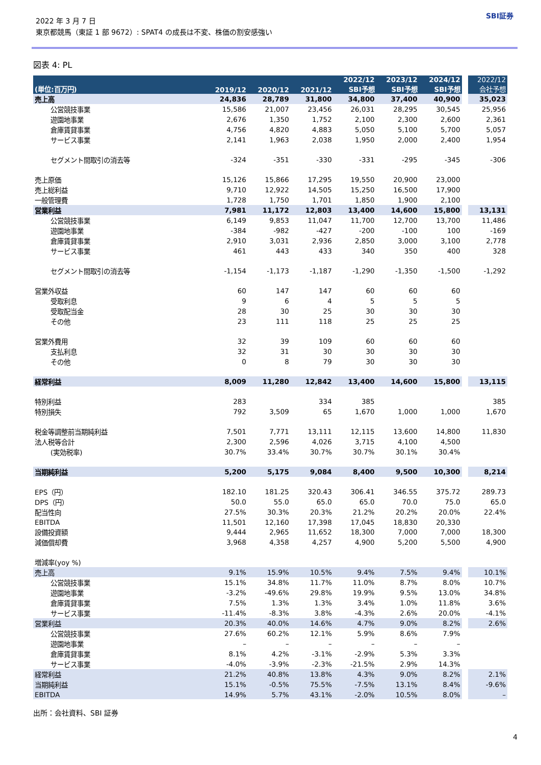2022 年 3 月 7 日
東京都競馬（東証 1 部 9672）: SPAT4 の成長は不変、株価の割安感強い
SBI証券
図表 4: PL
| (単位:百万円) | 2019/12 | 2020/12 | 2021/12 | 2022/12 SBI予想 | 2023/12 SBI予想 | 2024/12 SBI予想 | | 2022/12 会社予想 |
| --- | --- | --- | --- | --- | --- | --- | --- | --- |
| 売上高 | 24,836 | 28,789 | 31,800 | 34,800 | 37,400 | 40,900 | | 35,023 |
| 公営競技事業 | 15,586 | 21,007 | 23,456 | 26,031 | 28,295 | 30,545 | | 25,956 |
| 遊園地事業 | 2,676 | 1,350 | 1,752 | 2,100 | 2,300 | 2,600 | | 2,361 |
| 倉庫賃貸事業 | 4,756 | 4,820 | 4,883 | 5,050 | 5,100 | 5,700 | | 5,057 |
| サービス事業 | 2,141 | 1,963 | 2,038 | 1,950 | 2,000 | 2,400 | | 1,954 |
| セグメント間取引の消去等 | -324 | -351 | -330 | -331 | -295 | -345 | | -306 |
| 売上原価 | 15,126 | 15,866 | 17,295 | 19,550 | 20,900 | 23,000 | | |
| 売上総利益 | 9,710 | 12,922 | 14,505 | 15,250 | 16,500 | 17,900 | | |
| 一般管理費 | 1,728 | 1,750 | 1,701 | 1,850 | 1,900 | 2,100 | | |
| 営業利益 | 7,981 | 11,172 | 12,803 | 13,400 | 14,600 | 15,800 | | 13,131 |
| 公営競技事業 | 6,149 | 9,853 | 11,047 | 11,700 | 12,700 | 13,700 | | 11,486 |
| 遊園地事業 | -384 | -982 | -427 | -200 | -100 | 100 | | -169 |
| 倉庫賃貸事業 | 2,910 | 3,031 | 2,936 | 2,850 | 3,000 | 3,100 | | 2,778 |
| サービス事業 | 461 | 443 | 433 | 340 | 350 | 400 | | 328 |
| セグメント間取引の消去等 | -1,154 | -1,173 | -1,187 | -1,290 | -1,350 | -1,500 | | -1,292 |
| 営業外収益 | 60 | 147 | 147 | 60 | 60 | 60 | | |
| 受取利息 | 9 | 6 | 4 | 5 | 5 | 5 | | |
| 受取配当金 | 28 | 30 | 25 | 30 | 30 | 30 | | |
| その他 | 23 | 111 | 118 | 25 | 25 | 25 | | |
| 営業外費用 | 32 | 39 | 109 | 60 | 60 | 60 | | |
| 支払利息 | 32 | 31 | 30 | 30 | 30 | 30 | | |
| その他 | 0 | 8 | 79 | 30 | 30 | 30 | | |
| 経常利益 | 8,009 | 11,280 | 12,842 | 13,400 | 14,600 | 15,800 | | 13,115 |
| 特別利益 | 283 | | 334 | 385 | | | | 385 |
| 特別損失 | 792 | 3,509 | 65 | 1,670 | 1,000 | 1,000 | | 1,670 |
| 税金等調整前当期純利益 | 7,501 | 7,771 | 13,111 | 12,115 | 13,600 | 14,800 | | 11,830 |
| 法人税等合計 | 2,300 | 2,596 | 4,026 | 3,715 | 4,100 | 4,500 | | |
| (実効税率) | 30.7% | 33.4% | 30.7% | 30.7% | 30.1% | 30.4% | | |
| 当期純利益 | 5,200 | 5,175 | 9,084 | 8,400 | 9,500 | 10,300 | | 8,214 |
| EPS（円） | 182.10 | 181.25 | 320.43 | 306.41 | 346.55 | 375.72 | | 289.73 |
| DPS（円） | 50.0 | 55.0 | 65.0 | 65.0 | 70.0 | 75.0 | | 65.0 |
| 配当性向 | 27.5% | 30.3% | 20.3% | 21.2% | 20.2% | 20.0% | | 22.4% |
| EBITDA | 11,501 | 12,160 | 17,398 | 17,045 | 18,830 | 20,330 | | |
| 設備投資額 | 9,444 | 2,965 | 11,652 | 18,300 | 7,000 | 7,000 | | 18,300 |
| 減価償却費 | 3,968 | 4,358 | 4,257 | 4,900 | 5,200 | 5,500 | | 4,900 |
| 増減率(yoy %) | | | | | | | | |
| 売上高 | 9.1% | 15.9% | 10.5% | 9.4% | 7.5% | 9.4% | | 10.1% |
| 公営競技事業 | 15.1% | 34.8% | 11.7% | 11.0% | 8.7% | 8.0% | | 10.7% |
| 遊園地事業 | -3.2% | -49.6% | 29.8% | 19.9% | 9.5% | 13.0% | | 34.8% |
| 倉庫賃貸事業 | 7.5% | 1.3% | 1.3% | 3.4% | 1.0% | 11.8% | | 3.6% |
| サービス事業 | -11.4% | -8.3% | 3.8% | -4.3% | 2.6% | 20.0% | | -4.1% |
| 営業利益 | 20.3% | 40.0% | 14.6% | 4.7% | 9.0% | 8.2% | | 2.6% |
| 公営競技事業 | 27.6% | 60.2% | 12.1% | 5.9% | 8.6% | 7.9% | | |
| 遊園地事業 | – | – | – | – | – | – | | |
| 倉庫賃貸事業 | 8.1% | 4.2% | -3.1% | -2.9% | 5.3% | 3.3% | | |
| サービス事業 | -4.0% | -3.9% | -2.3% | -21.5% | 2.9% | 14.3% | | |
| 経常利益 | 21.2% | 40.8% | 13.8% | 4.3% | 9.0% | 8.2% | | 2.1% |
| 当期純利益 | 15.1% | -0.5% | 75.5% | -7.5% | 13.1% | 8.4% | | -9.6% |
| EBITDA | 14.9% | 5.7% | 43.1% | -2.0% | 10.5% | 8.0% | | – |
出所：会社資料、SBI 証券
4